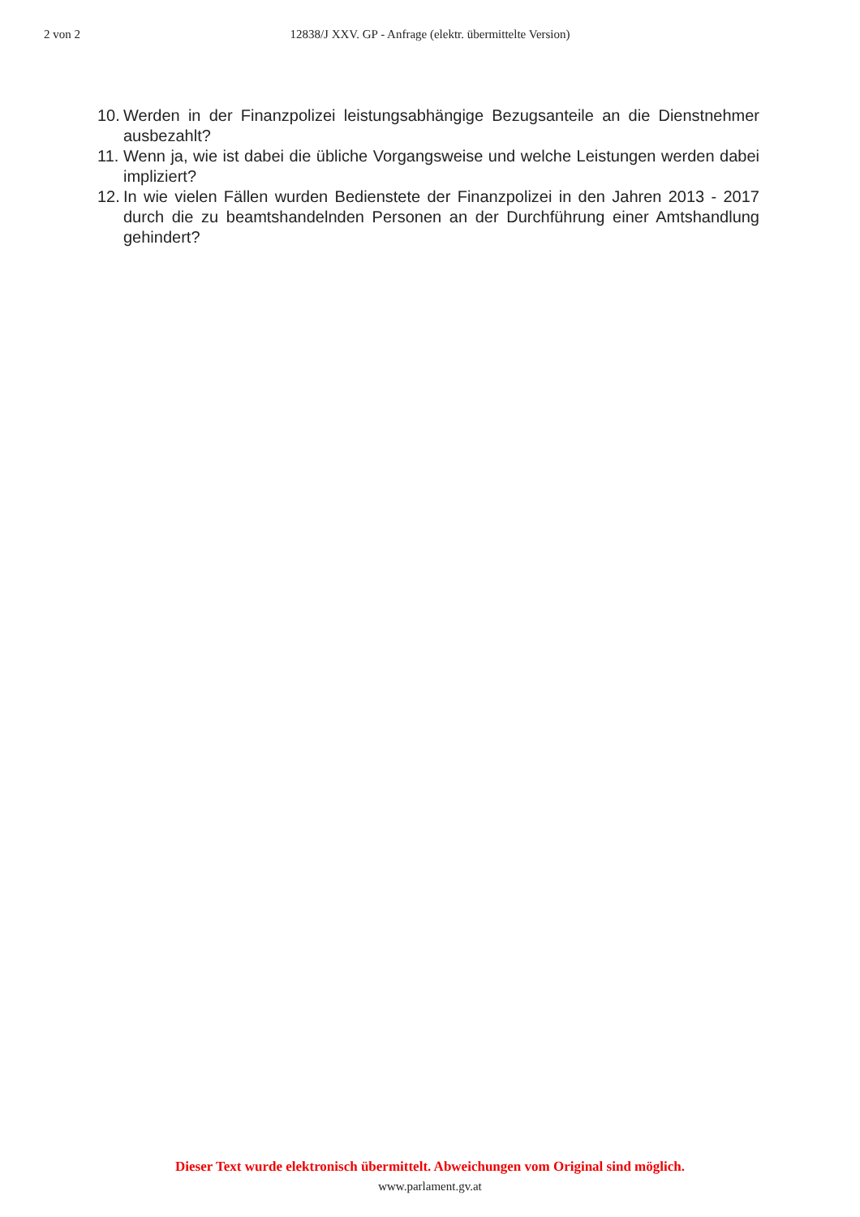2 von 2
12838/J XXV. GP - Anfrage (elektr. übermittelte Version)
10. Werden in der Finanzpolizei leistungsabhängige Bezugsanteile an die Dienstnehmer ausbezahlt?
11. Wenn ja, wie ist dabei die übliche Vorgangsweise und welche Leistungen werden dabei impliziert?
12. In wie vielen Fällen wurden Bedienstete der Finanzpolizei in den Jahren 2013 - 2017 durch die zu beamtshandelnden Personen an der Durchführung einer Amtshandlung gehindert?
Dieser Text wurde elektronisch übermittelt. Abweichungen vom Original sind möglich.
www.parlament.gv.at